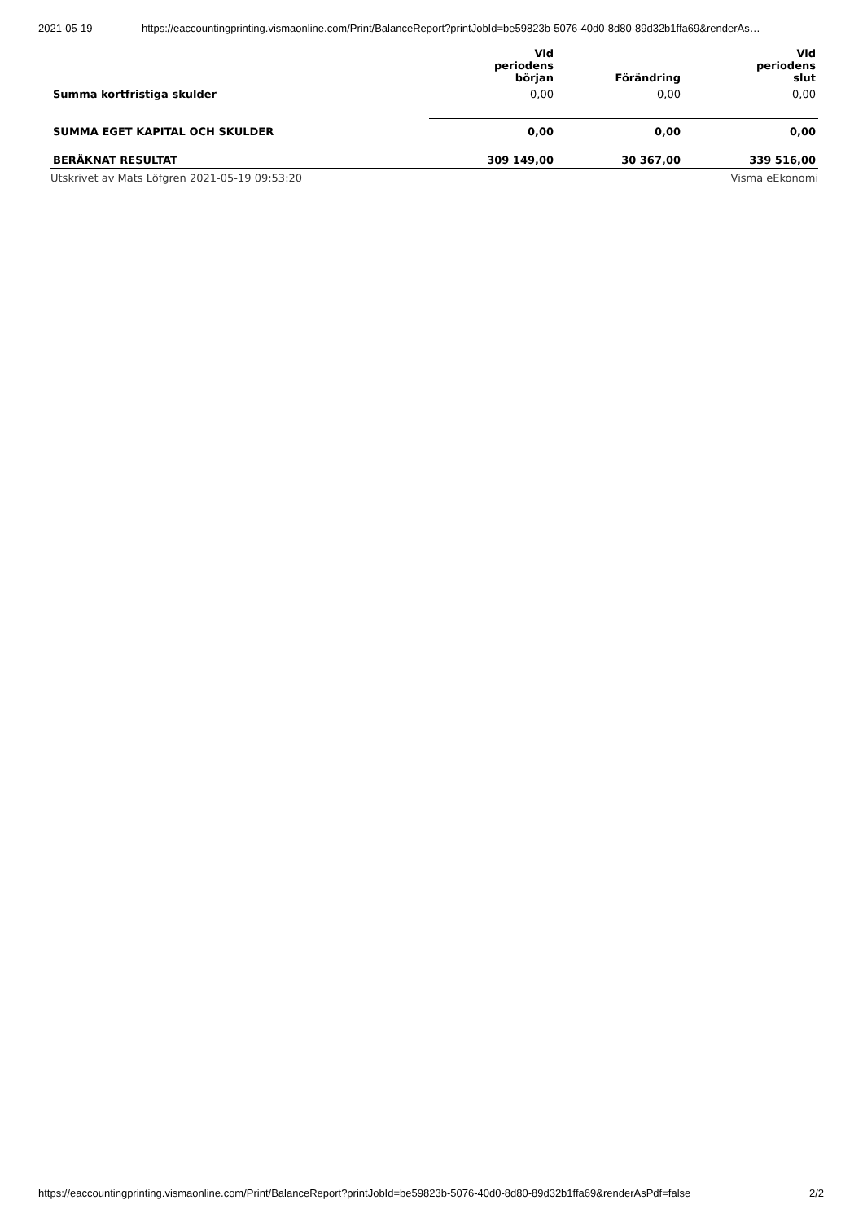2021-05-19 https://eaccountingprinting.vismaonline.com/Print/BalanceReport?printJobId=be59823b-5076-40d0-8d80-89d32b1ffa69&renderAs…
| | Vid periodens början | Förändring | Vid periodens slut |
| --- | --- | --- | --- |
| Summa kortfristiga skulder | 0,00 | 0,00 | 0,00 |
| SUMMA EGET KAPITAL OCH SKULDER | 0,00 | 0,00 | 0,00 |
| BERÄKNAT RESULTAT | 309 149,00 | 30 367,00 | 339 516,00 |
Utskrivet av Mats Löfgren 2021-05-19 09:53:20 Visma eEkonomi
https://eaccountingprinting.vismaonline.com/Print/BalanceReport?printJobId=be59823b-5076-40d0-8d80-89d32b1ffa69&renderAsPdf=false 2/2